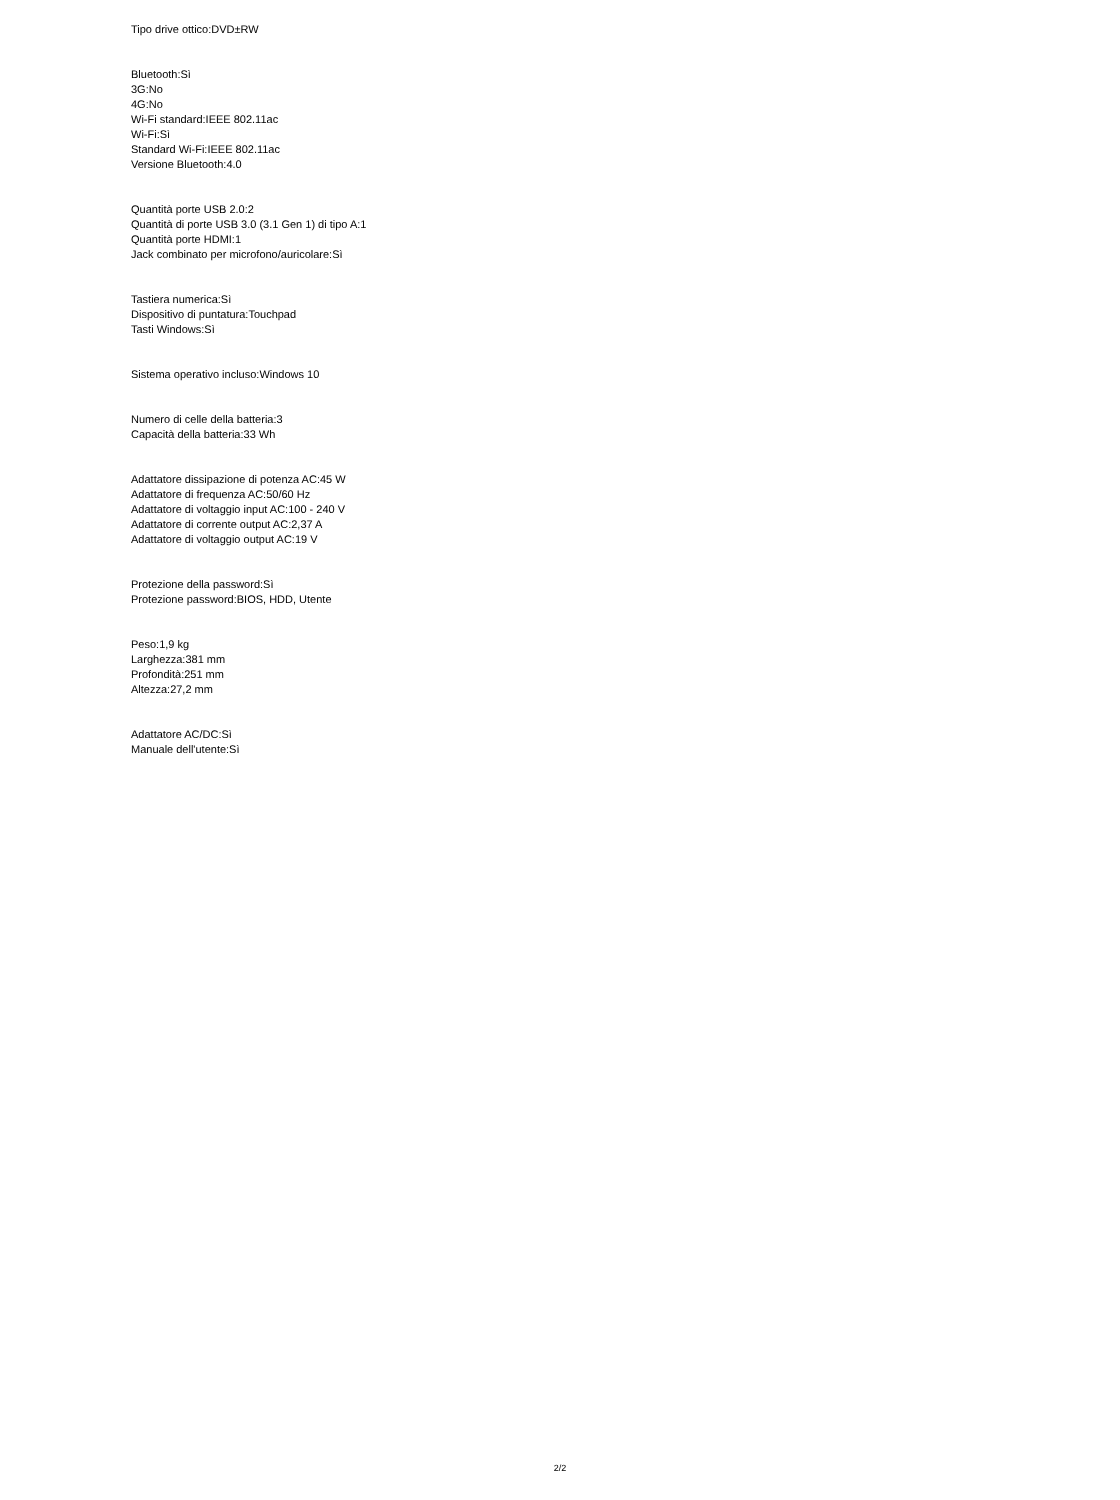Tipo drive ottico:DVD±RW
Bluetooth:Sì
3G:No
4G:No
Wi-Fi standard:IEEE 802.11ac
Wi-Fi:Sì
Standard Wi-Fi:IEEE 802.11ac
Versione Bluetooth:4.0
Quantità porte USB 2.0:2
Quantità di porte USB 3.0 (3.1 Gen 1) di tipo A:1
Quantità porte HDMI:1
Jack combinato per microfono/auricolare:Sì
Tastiera numerica:Sì
Dispositivo di puntatura:Touchpad
Tasti Windows:Sì
Sistema operativo incluso:Windows 10
Numero di celle della batteria:3
Capacità della batteria:33 Wh
Adattatore dissipazione di potenza AC:45 W
Adattatore di frequenza AC:50/60 Hz
Adattatore di voltaggio input AC:100 - 240 V
Adattatore di corrente output AC:2,37 A
Adattatore di voltaggio output AC:19 V
Protezione della password:Sì
Protezione password:BIOS, HDD, Utente
Peso:1,9 kg
Larghezza:381 mm
Profondità:251 mm
Altezza:27,2 mm
Adattatore AC/DC:Sì
Manuale dell'utente:Sì
2/2